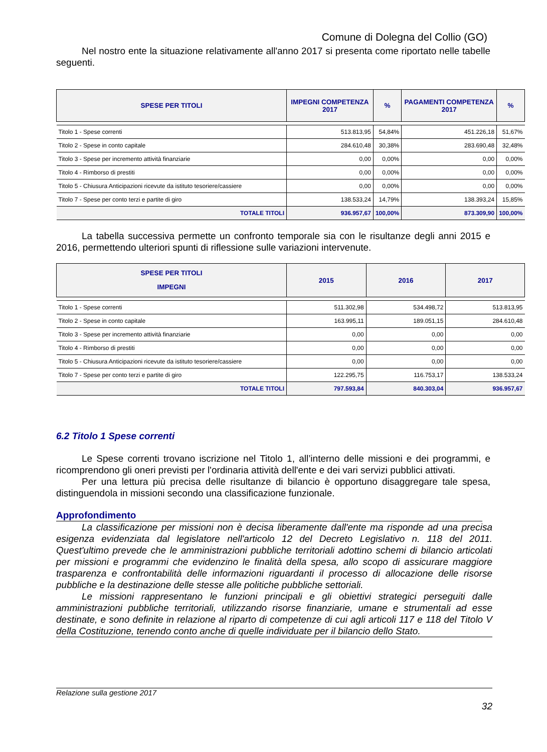Comune di Dolegna del Collio (GO)
Nel nostro ente la situazione relativamente all'anno 2017 si presenta come riportato nelle tabelle seguenti.
| SPESE PER TITOLI | IMPEGNI COMPETENZA 2017 | % | PAGAMENTI COMPETENZA 2017 | % |
| --- | --- | --- | --- | --- |
| Titolo 1 - Spese correnti | 513.813,95 | 54,84% | 451.226,18 | 51,67% |
| Titolo 2 - Spese in conto capitale | 284.610,48 | 30,38% | 283.690,48 | 32,48% |
| Titolo 3 - Spese per incremento attività finanziarie | 0,00 | 0,00% | 0,00 | 0,00% |
| Titolo 4 - Rimborso di prestiti | 0,00 | 0,00% | 0,00 | 0,00% |
| Titolo 5 - Chiusura Anticipazioni ricevute da istituto tesoriere/cassiere | 0,00 | 0,00% | 0,00 | 0,00% |
| Titolo 7 - Spese per conto terzi e partite di giro | 138.533,24 | 14,79% | 138.393,24 | 15,85% |
| TOTALE TITOLI | 936.957,67 | 100,00% | 873.309,90 | 100,00% |
La tabella successiva permette un confronto temporale sia con le risultanze degli anni 2015 e 2016, permettendo ulteriori spunti di riflessione sulle variazioni intervenute.
| SPESE PER TITOLI IMPEGNI | 2015 | 2016 | 2017 |
| --- | --- | --- | --- |
| Titolo 1 - Spese correnti | 511.302,98 | 534.498,72 | 513.813,95 |
| Titolo 2 - Spese in conto capitale | 163.995,11 | 189.051,15 | 284.610,48 |
| Titolo 3 - Spese per incremento attività finanziarie | 0,00 | 0,00 | 0,00 |
| Titolo 4 - Rimborso di prestiti | 0,00 | 0,00 | 0,00 |
| Titolo 5 - Chiusura Anticipazioni ricevute da istituto tesoriere/cassiere | 0,00 | 0,00 | 0,00 |
| Titolo 7 - Spese per conto terzi e partite di giro | 122.295,75 | 116.753,17 | 138.533,24 |
| TOTALE TITOLI | 797.593,84 | 840.303,04 | 936.957,67 |
6.2 Titolo 1 Spese correnti
Le Spese correnti trovano iscrizione nel Titolo 1, all’interno delle missioni e dei programmi, e ricomprendono gli oneri previsti per l'ordinaria attività dell'ente e dei vari servizi pubblici attivati.
Per una lettura più precisa delle risultanze di bilancio è opportuno disaggregare tale spesa, distinguendola in missioni secondo una classificazione funzionale.
Approfondimento
La classificazione per missioni non è decisa liberamente dall'ente ma risponde ad una precisa esigenza evidenziata dal legislatore nell'articolo 12 del Decreto Legislativo n. 118 del 2011. Quest'ultimo prevede che le amministrazioni pubbliche territoriali adottino schemi di bilancio articolati per missioni e programmi che evidenzino le finalità della spesa, allo scopo di assicurare maggiore trasparenza e confrontabilità delle informazioni riguardanti il processo di allocazione delle risorse pubbliche e la destinazione delle stesse alle politiche pubbliche settoriali.
Le missioni rappresentano le funzioni principali e gli obiettivi strategici perseguiti dalle amministrazioni pubbliche territoriali, utilizzando risorse finanziarie, umane e strumentali ad esse destinate, e sono definite in relazione al riparto di competenze di cui agli articoli 117 e 118 del Titolo V della Costituzione, tenendo conto anche di quelle individuate per il bilancio dello Stato.
Relazione sulla gestione 2017
32